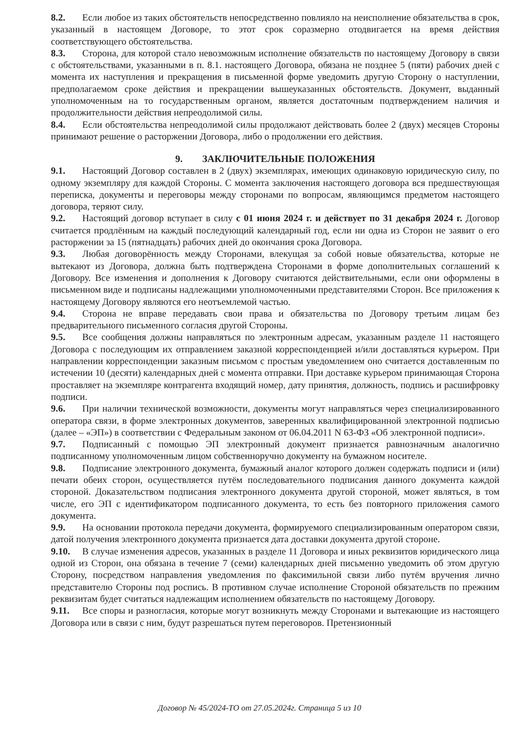8.2. Если любое из таких обстоятельств непосредственно повлияло на неисполнение обязательства в срок, указанный в настоящем Договоре, то этот срок соразмерно отодвигается на время действия соответствующего обстоятельства.
8.3. Сторона, для которой стало невозможным исполнение обязательств по настоящему Договору в связи с обстоятельствами, указанными в п. 8.1. настоящего Договора, обязана не позднее 5 (пяти) рабочих дней с момента их наступления и прекращения в письменной форме уведомить другую Сторону о наступлении, предполагаемом сроке действия и прекращении вышеуказанных обстоятельств. Документ, выданный уполномоченным на то государственным органом, является достаточным подтверждением наличия и продолжительности действия непреодолимой силы.
8.4. Если обстоятельства непреодолимой силы продолжают действовать более 2 (двух) месяцев Стороны принимают решение о расторжении Договора, либо о продолжении его действия.
9. ЗАКЛЮЧИТЕЛЬНЫЕ ПОЛОЖЕНИЯ
9.1. Настоящий Договор составлен в 2 (двух) экземплярах, имеющих одинаковую юридическую силу, по одному экземпляру для каждой Стороны. С момента заключения настоящего договора вся предшествующая переписка, документы и переговоры между сторонами по вопросам, являющимся предметом настоящего договора, теряют силу.
9.2. Настоящий договор вступает в силу с 01 июня 2024 г. и действует по 31 декабря 2024 г. Договор считается продлённым на каждый последующий календарный год, если ни одна из Сторон не заявит о его расторжении за 15 (пятнадцать) рабочих дней до окончания срока Договора.
9.3. Любая договорённость между Сторонами, влекущая за собой новые обязательства, которые не вытекают из Договора, должна быть подтверждена Сторонами в форме дополнительных соглашений к Договору. Все изменения и дополнения к Договору считаются действительными, если они оформлены в письменном виде и подписаны надлежащими уполномоченными представителями Сторон. Все приложения к настоящему Договору являются его неотъемлемой частью.
9.4. Сторона не вправе передавать свои права и обязательства по Договору третьим лицам без предварительного письменного согласия другой Стороны.
9.5. Все сообщения должны направляться по электронным адресам, указанным разделе 11 настоящего Договора с последующим их отправлением заказной корреспонденцией и/или доставляться курьером. При направлении корреспонденции заказным письмом с простым уведомлением оно считается доставленным по истечении 10 (десяти) календарных дней с момента отправки. При доставке курьером принимающая Сторона проставляет на экземпляре контрагента входящий номер, дату принятия, должность, подпись и расшифровку подписи.
9.6. При наличии технической возможности, документы могут направляться через специализированного оператора связи, в форме электронных документов, заверенных квалифицированной электронной подписью (далее – «ЭП») в соответствии с Федеральным законом от 06.04.2011 N 63-ФЗ «Об электронной подписи».
9.7. Подписанный с помощью ЭП электронный документ признается равнозначным аналогично подписанному уполномоченным лицом собственноручно документу на бумажном носителе.
9.8. Подписание электронного документа, бумажный аналог которого должен содержать подписи и (или) печати обеих сторон, осуществляется путём последовательного подписания данного документа каждой стороной. Доказательством подписания электронного документа другой стороной, может являться, в том числе, его ЭП с идентификатором подписанного документа, то есть без повторного приложения самого документа.
9.9. На основании протокола передачи документа, формируемого специализированным оператором связи, датой получения электронного документа признается дата доставки документа другой стороне.
9.10. В случае изменения адресов, указанных в разделе 11 Договора и иных реквизитов юридического лица одной из Сторон, она обязана в течение 7 (семи) календарных дней письменно уведомить об этом другую Сторону, посредством направления уведомления по факсимильной связи либо путём вручения лично представителю Стороны под роспись. В противном случае исполнение Стороной обязательств по прежним реквизитам будет считаться надлежащим исполнением обязательств по настоящему Договору.
9.11. Все споры и разногласия, которые могут возникнуть между Сторонами и вытекающие из настоящего Договора или в связи с ним, будут разрешаться путем переговоров. Претензионный
Договор № 45/2024-ТО от 27.05.2024г. Страница 5 из 10